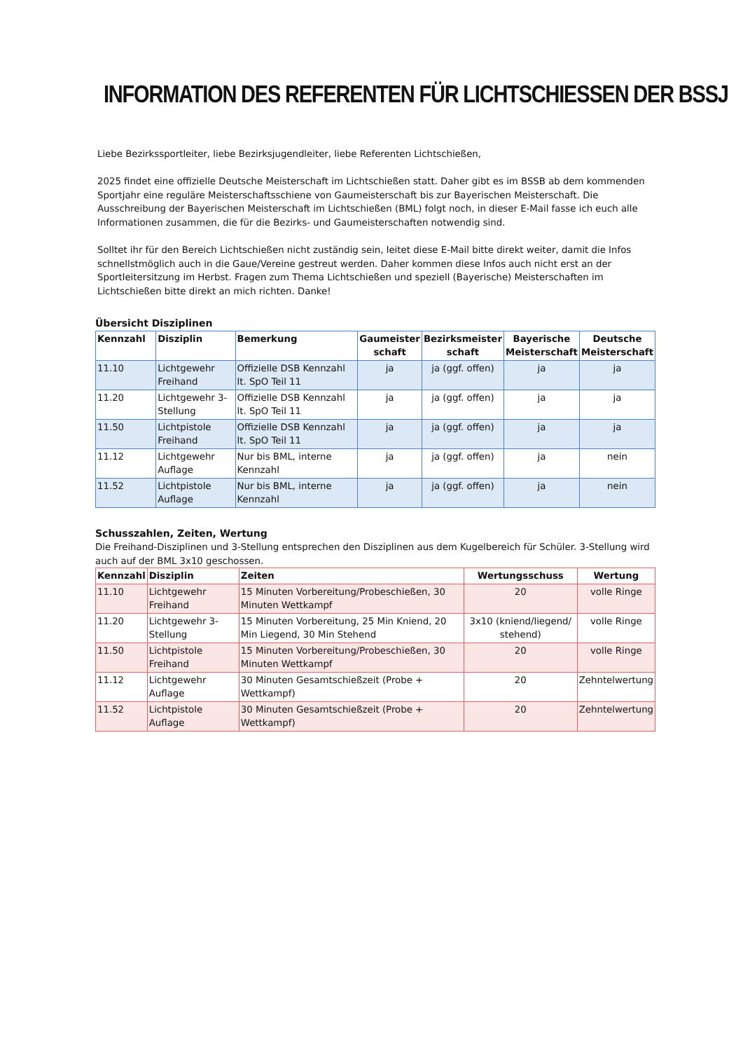INFORMATION DES REFERENTEN FÜR LICHTSCHIESSEN DER BSSJ
Liebe Bezirkssportleiter, liebe Bezirksjugendleiter, liebe Referenten Lichtschießen,
2025 findet eine offizielle Deutsche Meisterschaft im Lichtschießen statt. Daher gibt es im BSSB ab dem kommenden Sportjahr eine reguläre Meisterschaftsschiene von Gaumeisterschaft bis zur Bayerischen Meisterschaft. Die Ausschreibung der Bayerischen Meisterschaft im Lichtschießen (BML) folgt noch, in dieser E-Mail fasse ich euch alle Informationen zusammen, die für die Bezirks- und Gaumeisterschaften notwendig sind.
Solltet ihr für den Bereich Lichtschießen nicht zuständig sein, leitet diese E-Mail bitte direkt weiter, damit die Infos schnellstmöglich auch in die Gaue/Vereine gestreut werden. Daher kommen diese Infos auch nicht erst an der Sportleitersitzung im Herbst. Fragen zum Thema Lichtschießen und speziell (Bayerische) Meisterschaften im Lichtschießen bitte direkt an mich richten. Danke!
Übersicht Disziplinen
| Kennzahl | Disziplin | Bemerkung | Gaumeister schaft | Bezirksmeister schaft | Bayerische Meisterschaft | Deutsche Meisterschaft |
| --- | --- | --- | --- | --- | --- | --- |
| 11.10 | Lichtgewehr Freihand | Offizielle DSB Kennzahl lt. SpO Teil 11 | ja | ja (ggf. offen) | ja | ja |
| 11.20 | Lichtgewehr 3-Stellung | Offizielle DSB Kennzahl lt. SpO Teil 11 | ja | ja (ggf. offen) | ja | ja |
| 11.50 | Lichtpistole Freihand | Offizielle DSB Kennzahl lt. SpO Teil 11 | ja | ja (ggf. offen) | ja | ja |
| 11.12 | Lichtgewehr Auflage | Nur bis BML, interne Kennzahl | ja | ja (ggf. offen) | ja | nein |
| 11.52 | Lichtpistole Auflage | Nur bis BML, interne Kennzahl | ja | ja (ggf. offen) | ja | nein |
Schusszahlen, Zeiten, Wertung
Die Freihand-Disziplinen und 3-Stellung entsprechen den Disziplinen aus dem Kugelbereich für Schüler. 3-Stellung wird auch auf der BML 3x10 geschossen.
| Kennzahl | Disziplin | Zeiten | Wertungsschuss | Wertung |
| --- | --- | --- | --- | --- |
| 11.10 | Lichtgewehr Freihand | 15 Minuten Vorbereitung/Probeschießen, 30 Minuten Wettkampf | 20 | volle Ringe |
| 11.20 | Lichtgewehr 3-Stellung | 15 Minuten Vorbereitung, 25 Min Kniend, 20 Min Liegend, 30 Min Stehend | 3x10 (kniend/liegend/ stehend) | volle Ringe |
| 11.50 | Lichtpistole Freihand | 15 Minuten Vorbereitung/Probeschießen, 30 Minuten Wettkampf | 20 | volle Ringe |
| 11.12 | Lichtgewehr Auflage | 30 Minuten Gesamtschießzeit (Probe + Wettkampf) | 20 | Zehntelwertung |
| 11.52 | Lichtpistole Auflage | 30 Minuten Gesamtschießzeit (Probe + Wettkampf) | 20 | Zehntelwertung |